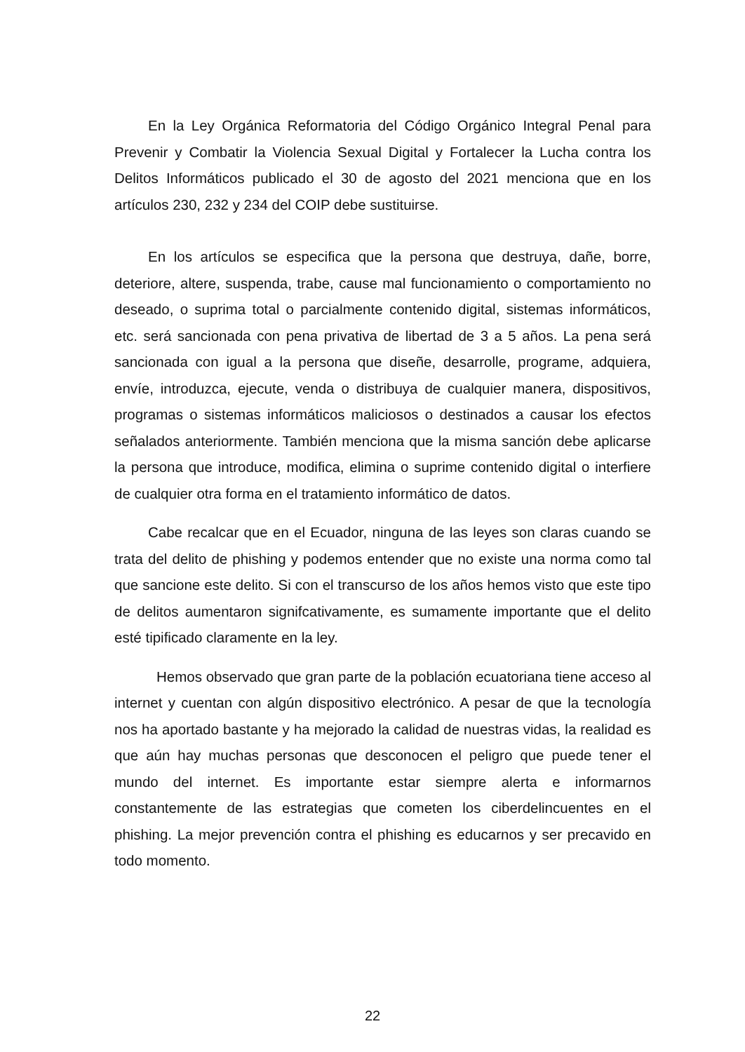En la Ley Orgánica Reformatoria del Código Orgánico Integral Penal para Prevenir y Combatir la Violencia Sexual Digital y Fortalecer la Lucha contra los Delitos Informáticos publicado el 30 de agosto del 2021 menciona que en los artículos 230, 232 y 234 del COIP debe sustituirse.
En los artículos se especifica que la persona que destruya, dañe, borre, deteriore, altere, suspenda, trabe, cause mal funcionamiento o comportamiento no deseado, o suprima total o parcialmente contenido digital, sistemas informáticos, etc. será sancionada con pena privativa de libertad de 3 a 5 años. La pena será sancionada con igual a la persona que diseñe, desarrolle, programe, adquiera, envíe, introduzca, ejecute, venda o distribuya de cualquier manera, dispositivos, programas o sistemas informáticos maliciosos o destinados a causar los efectos señalados anteriormente. También menciona que la misma sanción debe aplicarse la persona que introduce, modifica, elimina o suprime contenido digital o interfiere de cualquier otra forma en el tratamiento informático de datos.
Cabe recalcar que en el Ecuador, ninguna de las leyes son claras cuando se trata del delito de phishing y podemos entender que no existe una norma como tal que sancione este delito. Si con el transcurso de los años hemos visto que este tipo de delitos aumentaron signifcativamente, es sumamente importante que el delito esté tipificado claramente en la ley.
Hemos observado que gran parte de la población ecuatoriana tiene acceso al internet y cuentan con algún dispositivo electrónico. A pesar de que la tecnología nos ha aportado bastante y ha mejorado la calidad de nuestras vidas, la realidad es que aún hay muchas personas que desconocen el peligro que puede tener el mundo del internet. Es importante estar siempre alerta e informarnos constantemente de las estrategias que cometen los ciberdelincuentes en el phishing. La mejor prevención contra el phishing es educarnos y ser precavido en todo momento.
22